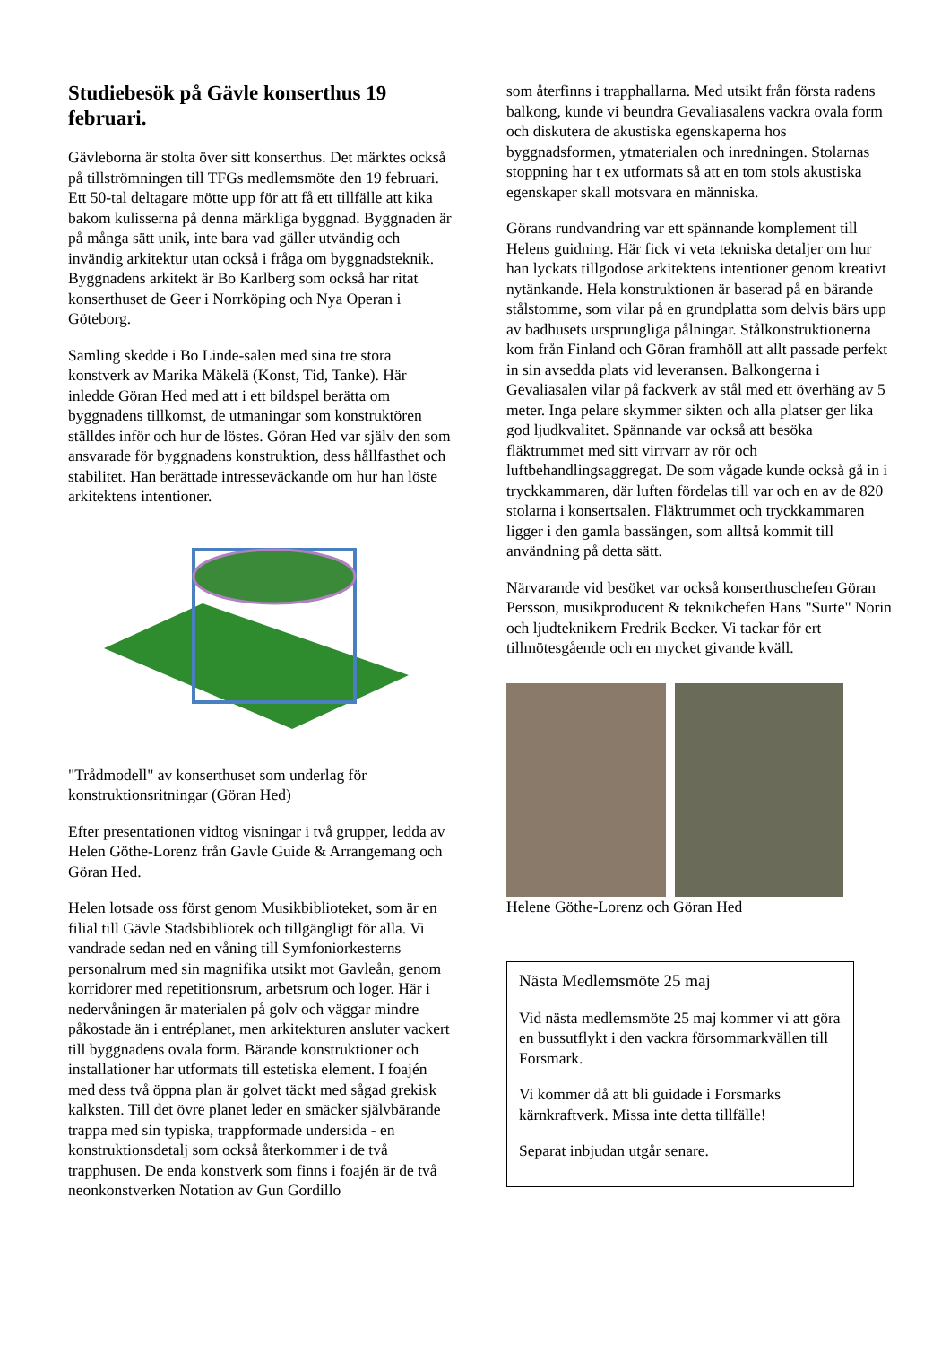Studiebesök på Gävle konserthus 19 februari.
Gävleborna är stolta över sitt konserthus. Det märktes också på tillströmningen till TFGs medlemsmöte den 19 februari. Ett 50-tal deltagare mötte upp för att få ett tillfälle att kika bakom kulisserna på denna märkliga byggnad. Byggnaden är på många sätt unik, inte bara vad gäller utvändig och invändig arkitektur utan också i fråga om byggnadsteknik. Byggnadens arkitekt är Bo Karlberg som också har ritat konserthuset de Geer i Norrköping och Nya Operan i Göteborg.
Samling skedde i Bo Linde-salen med sina tre stora konstverk av Marika Mäkelä (Konst, Tid, Tanke). Här inledde Göran Hed med att i ett bildspel berätta om byggnadens tillkomst, de utmaningar som konstruktören ställdes inför och hur de löstes. Göran Hed var själv den som ansvarade för byggnadens konstruktion, dess hållfasthet och stabilitet. Han berättade intresseväckande om hur han löste arkitektens intentioner.
"Trådmodell" av konserthuset som underlag för konstruktionsritningar (Göran Hed)
Efter presentationen vidtog visningar i två grupper, ledda av Helen Göthe-Lorenz från Gavle Guide & Arrangemang och Göran Hed.
Helen lotsade oss först genom Musikbiblioteket, som är en filial till Gävle Stadsbibliotek och tillgängligt för alla. Vi vandrade sedan ned en våning till Symfoniorkesterns personalrum med sin magnifika utsikt mot Gavleån, genom korridorer med repetitionsrum, arbetsrum och loger. Här i nedervåningen är materialen på golv och väggar mindre påkostade än i entréplanet, men arkitekturen ansluter vackert till byggnadens ovala form. Bärande konstruktioner och installationer har utformats till estetiska element. I foajén med dess två öppna plan är golvet täckt med sågad grekisk kalksten. Till det övre planet leder en smäcker självbärande trappa med sin typiska, trappformade undersida - en konstruktionsdetalj som också återkommer i de två trapphusen. De enda konstverk som finns i foajén är de två neonkonstverken Notation av Gun Gordillo
som återfinns i trapphallarna. Med utsikt från första radens balkong, kunde vi beundra Gevaliasalens vackra ovala form och diskutera de akustiska egenskaperna hos byggnadsformen, ytmaterialen och inredningen. Stolarnas stoppning har t ex utformats så att en tom stols akustiska egenskaper skall motsvara en människa.
Görans rundvandring var ett spännande komplement till Helens guidning. Här fick vi veta tekniska detaljer om hur han lyckats tillgodose arkitektens intentioner genom kreativt nytänkande. Hela konstruktionen är baserad på en bärande stålstomme, som vilar på en grundplatta som delvis bärs upp av badhusets ursprungliga pålningar. Stålkonstruktionerna kom från Finland och Göran framhöll att allt passade perfekt in sin avsedda plats vid leveransen. Balkongerna i Gevaliasalen vilar på fackverk av stål med ett överhäng av 5 meter. Inga pelare skymmer sikten och alla platser ger lika god ljudkvalitet. Spännande var också att besöka fläktrummet med sitt virrvarr av rör och luftbehandlingsaggregat. De som vågade kunde också gå in i tryckkammaren, där luften fördelas till var och en av de 820 stolarna i konsertsalen. Fläktrummet och tryckkammaren ligger i den gamla bassängen, som alltså kommit till användning på detta sätt.
Närvarande vid besöket var också konserthuschefen Göran Persson, musikproducent & teknikchefen Hans "Surte" Norin och ljudteknikern Fredrik Becker. Vi tackar för ert tillmötesgående och en mycket givande kväll.
Helene Göthe-Lorenz och Göran Hed
Nästa Medlemsmöte 25 maj
Vid nästa medlemsmöte 25 maj kommer vi att göra en bussutflykt i den vackra försommarkvällen till Forsmark.
Vi kommer då att bli guidade i Forsmarks kärnkraftverk. Missa inte detta tillfälle!
Separat inbjudan utgår senare.